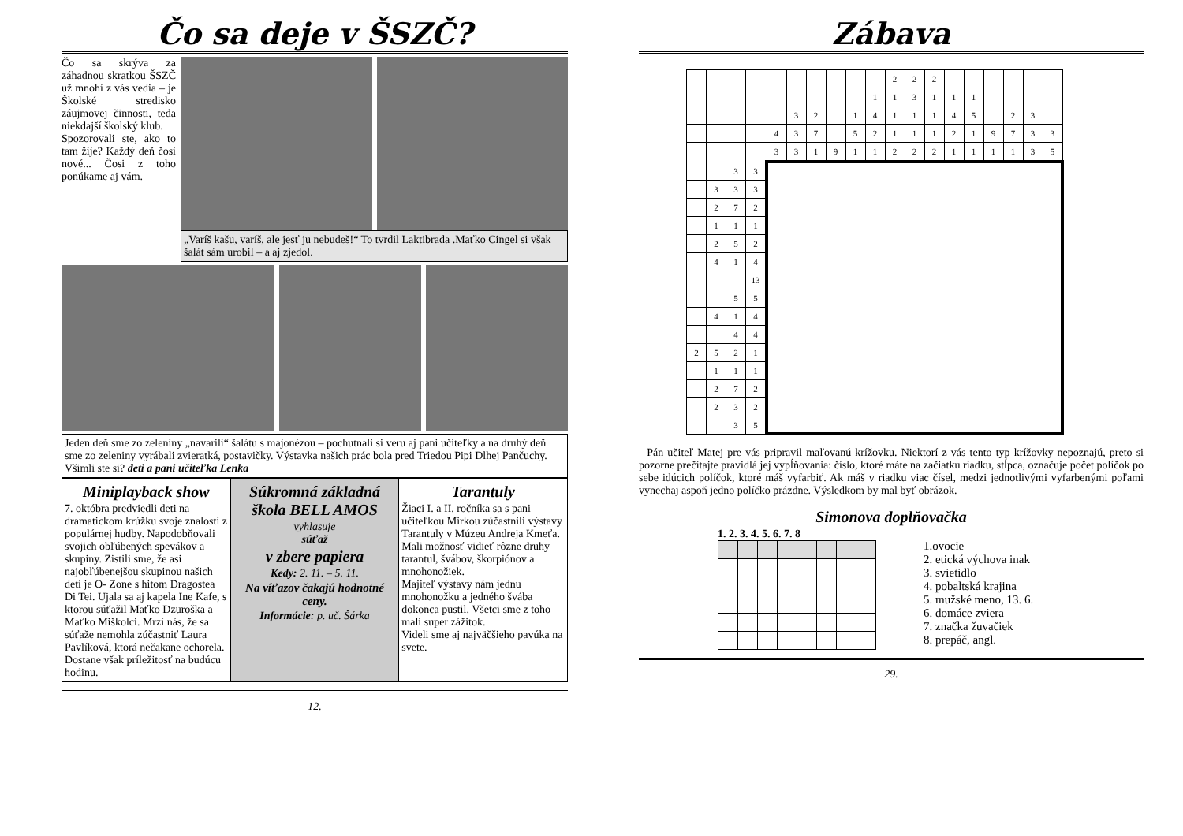Čo sa deje v ŠSZČ?
Čo sa skrýva za záhadnou skratkou ŠSZČ už mnohí z vás vedia – je Školské stredisko záujmovej činnosti, teda niekdajší školský klub.
Spozorovali ste, ako to tam žije? Každý deň čosi nové... Čosi z toho ponúkame aj vám.
„Varíš kašu, varíš, ale jesť ju nebudeš!“ To tvrdil Laktibrada .Maťko Cingel si však šalát sám urobil – a aj zjedol.
Jeden deň sme zo zeleniny „navarili“ šalátu s majonézou – pochutnali si veru aj pani učiteľky a na druhý deň sme zo zeleniny vyrábali zvieratká, postavičky. Výstavka našich prác bola pred Triedou Pipi Dlhej Pančuchy. Všimli ste si? deti a pani učiteľka Lenka
Miniplayback show
7. októbra predviedli deti na dramatickom krúžku svoje znalosti z populárnej hudby. Napodobňovali svojich obľúbených spevákov a skupiny. Zistili sme, že asi najobľúbenejšou skupinou našich detí je O- Zone s hitom Dragostea Di Tei. Ujala sa aj kapela Ine Kafe, s ktorou súťažil Maťko Dzuroška a Maťko Miškolci. Mrzí nás, že sa súťaže nemohla zúčastniť Laura Pavlíková, ktorá nečakane ochorela. Dostane však príležitosť na budúcu hodinu.
Súkromná základná škola BELL AMOS
vyhlasuje
súťaž
v zbere papiera
Kedy: 2. 11. – 5. 11.
Na víťazov čakajú hodnotné ceny.
Informácie: p. uč. Šárka
Tarantuly
Žiaci I. a II. ročníka sa s pani učiteľkou Mirkou zúčastnili výstavy Tarantuly v Múzeu Andreja Kmeťa.
Mali možnosť vidieť rôzne druhy tarantul, švábov, škorpiónov a mnohonožiek.
Majiteľ výstavy nám jednu mnohonožku a jedného švába dokonca pustil. Všetci sme z toho mali super zážitok.
Videli sme aj najväčšieho pavúka na svete.
12.
Zábava
| | | | | | | | | | | 2 | 2 | 2 | | | | | | |
| | | | | | | | | | 1 | 1 | 3 | 1 | 1 | 1 | | | | |
| | | | | | 3 | 2 | | 1 | 4 | 1 | 1 | 1 | 4 | 5 | | 2 | 3 | |
| | | | | 4 | 3 | 7 | | 5 | 2 | 1 | 1 | 1 | 2 | 1 | 9 | 7 | 3 | 3 |
| | | | | 3 | 3 | 1 | 9 | 1 | 1 | 2 | 2 | 2 | 1 | 1 | 1 | 1 | 3 | 5 |
| | | 3 | 3 | | | | | | | | | | | | | | | |
| | 3 | 3 | 3 | | | | | | | | | | | | | | | |
| | 2 | 7 | 2 | | | | | | | | | | | | | | | |
| | 1 | 1 | 1 | | | | | | | | | | | | | | | |
| | 2 | 5 | 2 | | | | | | | | | | | | | | | |
| | 4 | 1 | 4 | | | | | | | | | | | | | | | |
| | | | 13 | | | | | | | | | | | | | | | |
| | | 5 | 5 | | | | | | | | | | | | | | | |
| | 4 | 1 | 4 | | | | | | | | | | | | | | | |
| | | 4 | 4 | | | | | | | | | | | | | | | |
| 2 | 5 | 2 | 1 | | | | | | | | | | | | | | | |
| | 1 | 1 | 1 | | | | | | | | | | | | | | | |
| | 2 | 7 | 2 | | | | | | | | | | | | | | | |
| | 2 | 3 | 2 | | | | | | | | | | | | | | | |
| | | 3 | 5 | | | | | | | | | | | | | | | |
Pán učiteľ Matej pre vás pripravil maľovanú krížovku. Niektorí z vás tento typ krížovky nepoznajú, preto si pozorne prečítajte pravidlá jej vypĺňovania: číslo, ktoré máte na začiatku riadku, stĺpca, označuje počet políčok po sebe idúcich políčok, ktoré máš vyfarbiť. Ak máš v riadku viac čísel, medzi jednotlivými vyfarbenými poľami vynechaj aspoň jedno políčko prázdne. Výsledkom by mal byť obrázok.
Simonova doplňovačka
1. 2. 3. 4. 5. 6. 7. 8
1.ovocie
2. etická výchova inak
3. svietidlo
4. pobaltská krajina
5. mužské meno, 13. 6.
6. domáce zviera
7. značka žuvačiek
8. prepáč, angl.
29.